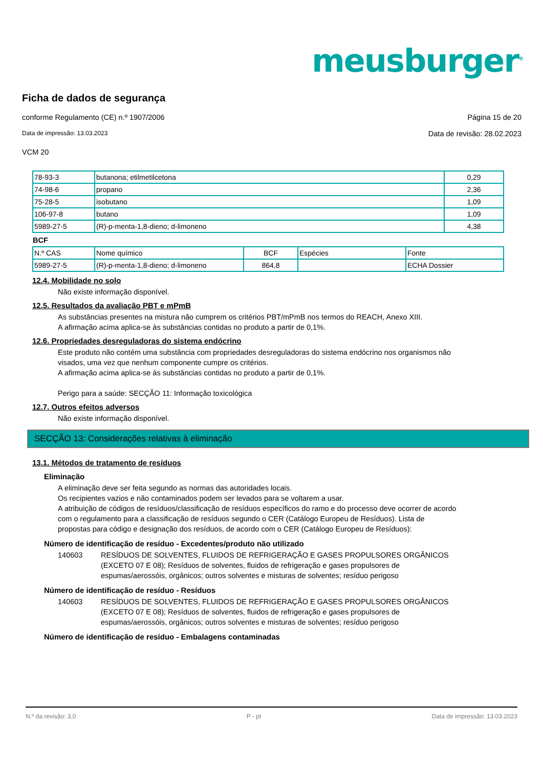meusburger<sup>®</sup>
Ficha de dados de segurança
conforme Regulamento (CE) n.º 1907/2006 Página 15 de 20
Data de impressão: 13.03.2023 Data de revisão: 28.02.2023
VCM 20
| 78-93-3 | butanona; etilmetilcetona | 0,29 |
| 74-98-6 | propano | 2,36 |
| 75-28-5 | isobutano | 1,09 |
| 106-97-8 | butano | 1,09 |
| 5989-27-5 | (R)-p-menta-1,8-dieno; d-limoneno | 4,38 |
BCF
| N.º CAS | Nome químico | BCF | Espécies | Fonte |
| 5989-27-5 | (R)-p-menta-1,8-dieno; d-limoneno | 864,8 | | ECHA Dossier |
12.4. Mobilidade no solo
Não existe informação disponível.
12.5. Resultados da avaliação PBT e mPmB
As substâncias presentes na mistura não cumprem os critérios PBT/mPmB nos termos do REACH, Anexo XIII.
A afirmação acima aplica-se às substâncias contidas no produto a partir de 0,1%.
12.6. Propriedades desreguladoras do sistema endócrino
Este produto não contém uma substância com propriedades desreguladoras do sistema endócrino nos organismos não visados, uma vez que nenhum componente cumpre os critérios.
A afirmação acima aplica-se às substâncias contidas no produto a partir de 0,1%.
Perigo para a saúde: SECÇÃO 11: Informação toxicológica
12.7. Outros efeitos adversos
Não existe informação disponível.
SECÇÃO 13: Considerações relativas à eliminação
13.1. Métodos de tratamento de resíduos
Eliminação
A eliminação deve ser feita segundo as normas das autoridades locais.
Os recipientes vazios e não contaminados podem ser levados para se voltarem a usar.
A atribuição de códigos de resíduos/classificação de resíduos específicos do ramo e do processo deve ocorrer de acordo com o regulamento para a classificação de resíduos segundo o CER (Catálogo Europeu de Resíduos). Lista de propostas para código e designação dos resíduos, de acordo com o CER (Catálogo Europeu de Resíduos):
Número de identificação de resíduo - Excedentes/produto não utilizado
140603 RESÍDUOS DE SOLVENTES, FLUIDOS DE REFRIGERAÇÃO E GASES PROPULSORES ORGÂNICOS (EXCETO 07 E 08); Resíduos de solventes, fluidos de refrigeração e gases propulsores de espumas/aerossóis, orgânicos; outros solventes e misturas de solventes; resíduo perigoso
Número de identificação de resíduo - Resíduos
140603 RESÍDUOS DE SOLVENTES, FLUIDOS DE REFRIGERAÇÃO E GASES PROPULSORES ORGÂNICOS (EXCETO 07 E 08); Resíduos de solventes, fluidos de refrigeração e gases propulsores de espumas/aerossóis, orgânicos; outros solventes e misturas de solventes; resíduo perigoso
Número de identificação de resíduo - Embalagens contaminadas
N.º da revisão: 3,0 P - pt Data de impressão: 13.03.2023